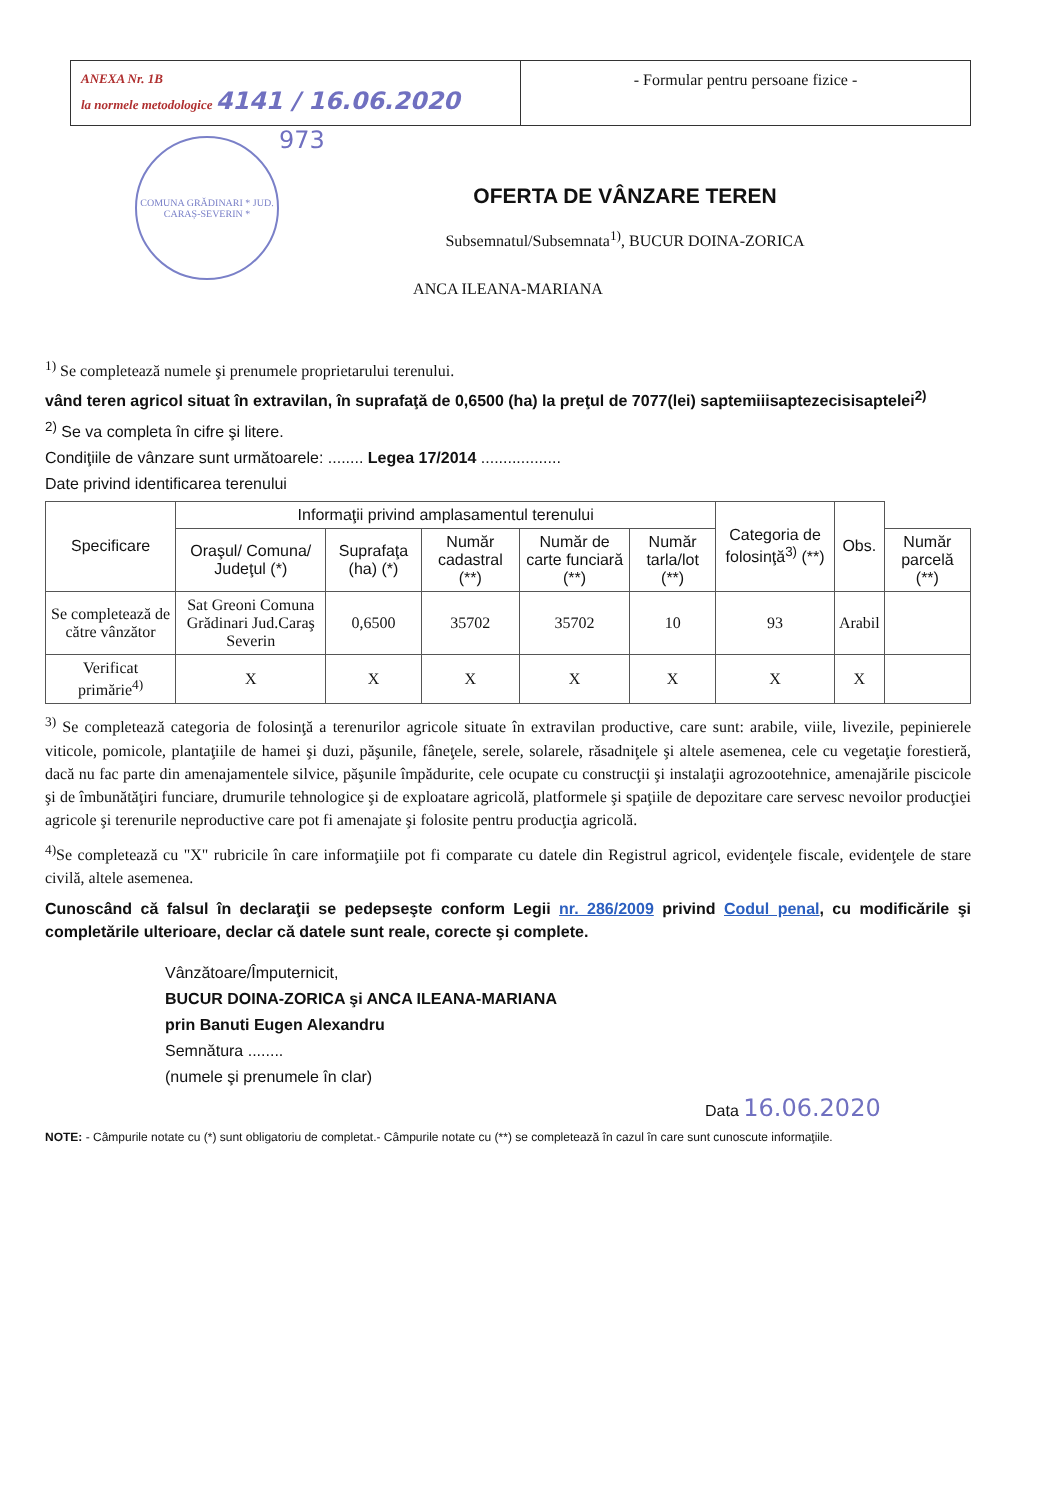ANEXA Nr. 1B
la normele metodologice 4141 / 16.06.2020
- Formular pentru persoane fizice -
COMUNA GRĂDINARI * JUD. CARAȘ-SEVERIN *
973
OFERTA DE VÂNZARE TEREN
Subsemnatul/Subsemnata<sup>1)</sup>, BUCUR DOINA-ZORICA
ANCA ILEANA-MARIANA
<sup>1)</sup> Se completează numele şi prenumele proprietarului terenului.
vând teren agricol situat în extravilan, în suprafaţă de 0,6500 (ha) la preţul de 7077(lei) saptemiiisaptezecisisaptelei<sup>2)</sup>
<sup>2)</sup> Se va completa în cifre şi litere.
Condiţiile de vânzare sunt următoarele: ........ Legea 17/2014 ..................
Date privind identificarea terenului
| Specificare | Informaţii privind amplasamentul terenului | | | | | Categoria de folosinţă<sup>3)</sup> (**) | Obs. | |
| --- | --- | --- | --- | --- | --- | --- | --- | --- |
| | Oraşul/ Comuna/ Judeţul (*) | Suprafaţa (ha) (*) | Număr cadastral (**) | Număr de carte funciară (**) | Număr tarla/lot (**) | | | Număr parcelă (**) |
| Se completează de către vânzător | Sat Greoni Comuna Grădinari Jud.Caraş Severin | 0,6500 | 35702 | 35702 | 10 | 93 | Arabil | |
| Verificat primărie<sup>4)</sup> | X | X | X | X | X | X | X | |
<sup>3)</sup> Se completează categoria de folosinţă a terenurilor agricole situate în extravilan productive, care sunt: arabile, viile, livezile, pepinierele viticole, pomicole, plantaţiile de hamei şi duzi, păşunile, fâneţele, serele, solarele, răsadniţele şi altele asemenea, cele cu vegetaţie forestieră, dacă nu fac parte din amenajamentele silvice, păşunile împădurite, cele ocupate cu construcţii şi instalaţii agrozootehnice, amenajările piscicole şi de îmbunătăţiri funciare, drumurile tehnologice şi de exploatare agricolă, platformele şi spaţiile de depozitare care servesc nevoilor producţiei agricole şi terenurile neproductive care pot fi amenajate şi folosite pentru producţia agricolă.
<sup>4)</sup> Se completează cu "X" rubricile în care informaţiile pot fi comparate cu datele din Registrul agricol, evidenţele fiscale, evidenţele de stare civilă, altele asemenea.
Cunoscând că falsul în declaraţii se pedepseşte conform Legii nr. 286/2009 privind Codul penal, cu modificările şi completările ulterioare, declar că datele sunt reale, corecte şi complete.
Vânzătoare/Împuternicit,
BUCUR DOINA-ZORICA şi ANCA ILEANA-MARIANA
prin Banuti Eugen Alexandru
Semnătura ........
(numele şi prenumele în clar)
Data 16.06.2020
NOTE: - Câmpurile notate cu (*) sunt obligatoriu de completat.- Câmpurile notate cu (**) se completează în cazul în care sunt cunoscute informaţiile.